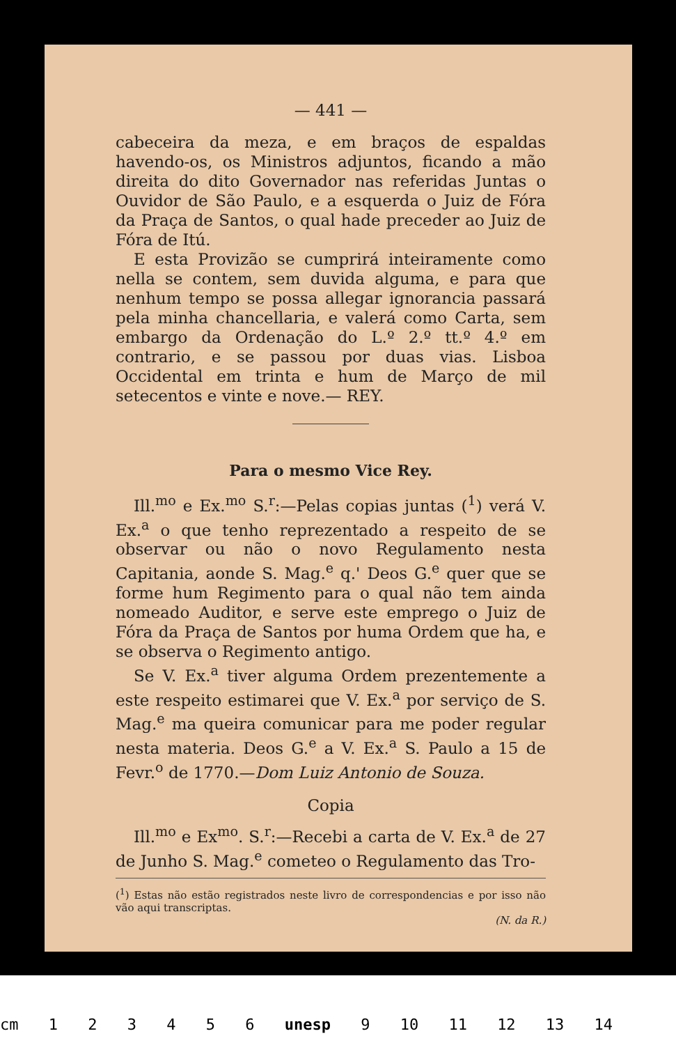— 441 —
cabeceira da meza, e em braços de espaldas havendo-os, os Ministros adjuntos, ficando a mão direita do dito Governador nas referidas Juntas o Ouvidor de São Paulo, e a esquerda o Juiz de Fóra da Praça de Santos, o qual hade preceder ao Juiz de Fóra de Itú.
E esta Provizão se cumprirá inteiramente como nella se contem, sem duvida alguma, e para que nenhum tempo se possa allegar ignorancia passará pela minha chancellaria, e valerá como Carta, sem embargo da Ordenação do L.º 2.º tt.º 4.º em contrario, e se passou por duas vias. Lisboa Occidental em trinta e hum de Março de mil setecentos e vinte e nove.— REY.
Para o mesmo Vice Rey.
Ill.<sup>mo</sup> e Ex.<sup>mo</sup> S.<sup>r</sup>:—Pelas copias juntas (<sup>1</sup>) verá V. Ex.<sup>a</sup> o que tenho reprezentado a respeito de se observar ou não o novo Regulamento nesta Capitania, aonde S. Mag.<sup>e</sup> q.' Deos G.<sup>e</sup> quer que se forme hum Regimento para o qual não tem ainda nomeado Auditor, e serve este emprego o Juiz de Fóra da Praça de Santos por huma Ordem que ha, e se observa o Regimento antigo.
Se V. Ex.<sup>a</sup> tiver alguma Ordem prezentemente a este respeito estimarei que V. Ex.<sup>a</sup> por serviço de S. Mag.<sup>e</sup> ma queira comunicar para me poder regular nesta materia. Deos G.<sup>e</sup> a V. Ex.<sup>a</sup> S. Paulo a 15 de Fevr.<sup>o</sup> de 1770.—Dom Luiz Antonio de Souza.
Copia
Ill.<sup>mo</sup> e Ex<sup>mo</sup>. S.<sup>r</sup>:—Recebi a carta de V. Ex.<sup>a</sup> de 27 de Junho S. Mag.<sup>e</sup> cometeo o Regulamento das Tro-
(<sup>1</sup>) Estas não estão registrados neste livro de correspondencias e por isso não vão aqui transcriptas.
(N. da R.)
cm 1 2 3 4 5 6 unesp 9 10 11 12 13 14